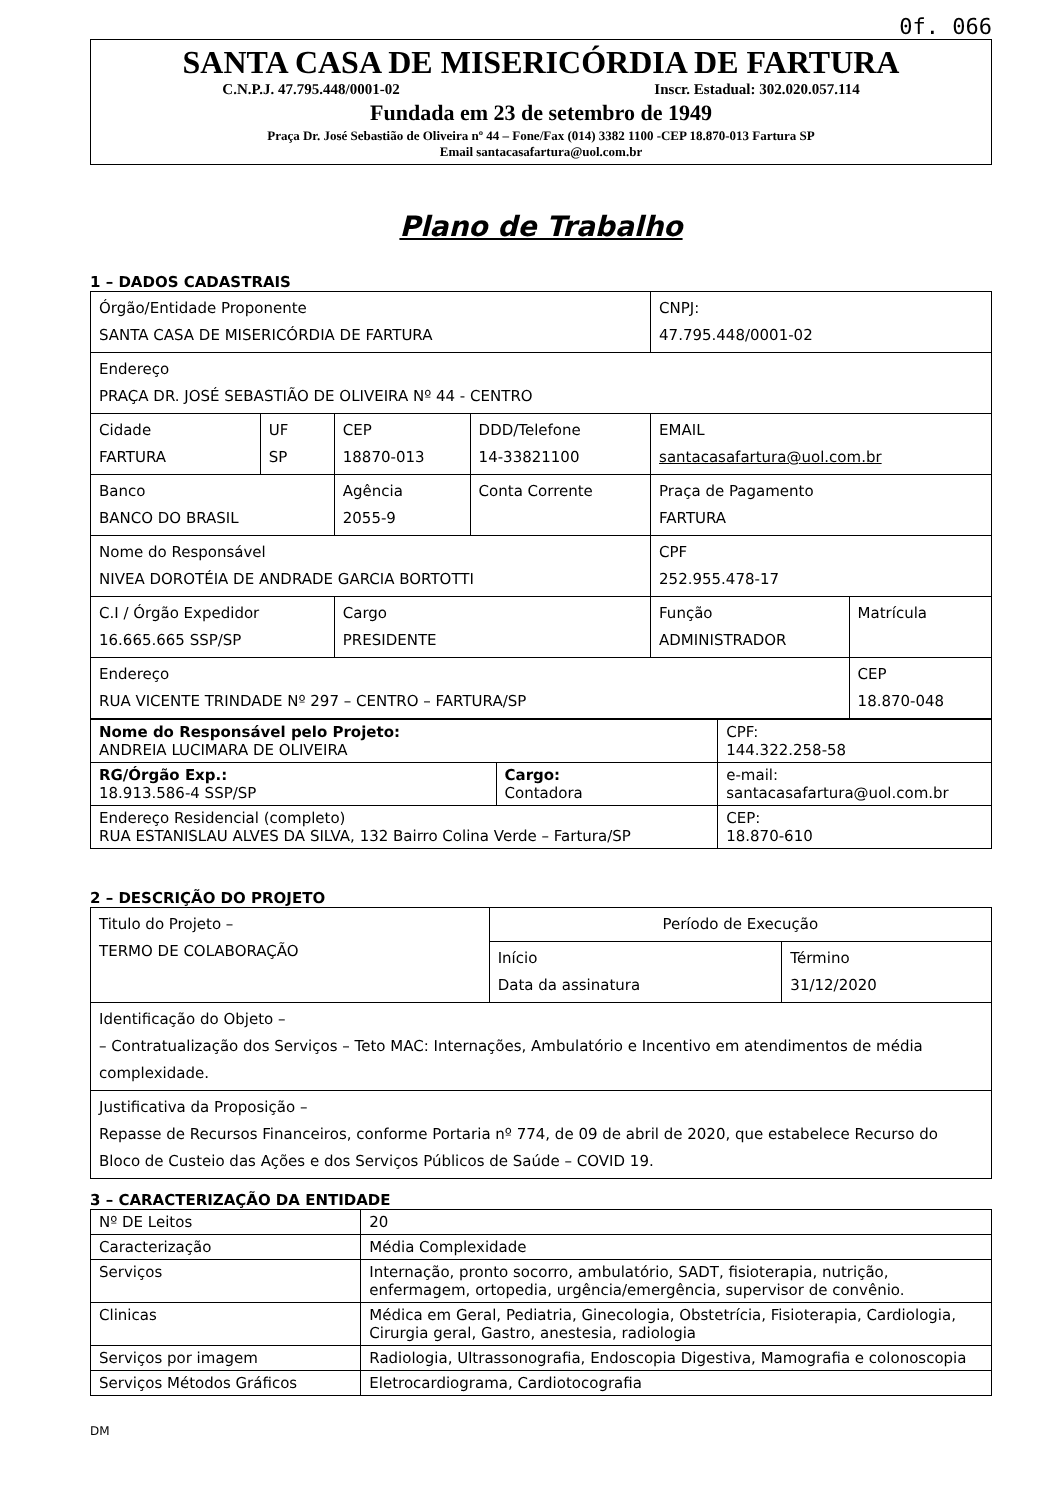0f. 066
SANTA CASA DE MISERICÓRDIA DE FARTURA
C.N.P.J. 47.795.448/0001-02 Inscr. Estadual: 302.020.057.114
Fundada em 23 de setembro de 1949
Praça Dr. José Sebastião de Oliveira nº 44 – Fone/Fax (014) 3382 1100 -CEP 18.870-013 Fartura SP
Email santacasafartura@uol.com.br
Plano de Trabalho
1 – DADOS CADASTRAIS
| Órgão/Entidade Proponente SANTA CASA DE MISERICÓRDIA DE FARTURA | | | | CNPJ: 47.795.448/0001-02 | |
| Endereço PRAÇA DR. JOSÉ SEBASTIÃO DE OLIVEIRA Nº 44 - CENTRO | | | | | |
| Cidade FARTURA | UF SP | CEP 18870-013 | DDD/Telefone 14-33821100 | EMAIL santacasafartura@uol.com.br | |
| Banco BANCO DO BRASIL | | Agência 2055-9 | Conta Corrente | Praça de Pagamento FARTURA | |
| Nome do Responsável NIVEA DOROTÉIA DE ANDRADE GARCIA BORTOTTI | | | | CPF 252.955.478-17 | |
| C.I / Órgão Expedidor 16.665.665 SSP/SP | | Cargo PRESIDENTE | | Função ADMINISTRADOR | Matrícula |
| Endereço RUA VICENTE TRINDADE Nº 297 – CENTRO – FARTURA/SP | | | | | CEP 18.870-048 |
| Nome do Responsável pelo Projeto: ANDREIA LUCIMARA DE OLIVEIRA | | CPF: 144.322.258-58 |
| RG/Órgão Exp.: 18.913.586-4 SSP/SP | Cargo: Contadora | e-mail: santacasafartura@uol.com.br |
| Endereço Residencial (completo) RUA ESTANISLAU ALVES DA SILVA, 132 Bairro Colina Verde – Fartura/SP | | CEP: 18.870-610 |
2 – DESCRIÇÃO DO PROJETO
| Titulo do Projeto – TERMO DE COLABORAÇÃO | Período de Execução | |
| | Início Data da assinatura | Término 31/12/2020 |
| Identificação do Objeto – – Contratualização dos Serviços – Teto MAC: Internações, Ambulatório e Incentivo em atendimentos de média complexidade. | | |
| Justificativa da Proposição – Repasse de Recursos Financeiros, conforme Portaria nº 774, de 09 de abril de 2020, que estabelece Recurso do Bloco de Custeio das Ações e dos Serviços Públicos de Saúde – COVID 19. | | |
3 – CARACTERIZAÇÃO DA ENTIDADE
| Nº DE Leitos | 20 |
| Caracterização | Média Complexidade |
| Serviços | Internação, pronto socorro, ambulatório, SADT, fisioterapia, nutrição, enfermagem, ortopedia, urgência/emergência, supervisor de convênio. |
| Clinicas | Médica em Geral, Pediatria, Ginecologia, Obstetrícia, Fisioterapia, Cardiologia, Cirurgia geral, Gastro, anestesia, radiologia |
| Serviços por imagem | Radiologia, Ultrassonografia, Endoscopia Digestiva, Mamografia e colonoscopia |
| Serviços Métodos Gráficos | Eletrocardiograma, Cardiotocografia |
DM